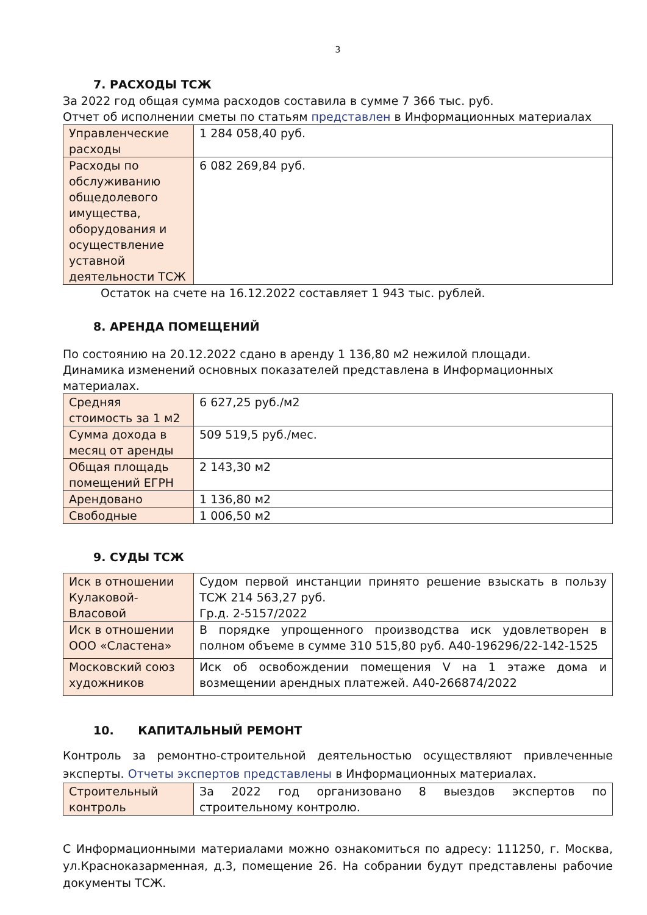3
7. РАСХОДЫ ТСЖ
За 2022 год общая сумма расходов составила в сумме 7 366 тыс. руб.
Отчет об исполнении сметы по статьям представлен в Информационных материалах
| Управленческие расходы | 1 284 058,40 руб. |
| Расходы по обслуживанию общедолевого имущества, оборудования и осуществление уставной деятельности ТСЖ | 6 082 269,84 руб. |
Остаток на счете на 16.12.2022 составляет 1 943 тыс. рублей.
8. АРЕНДА ПОМЕЩЕНИЙ
По состоянию на 20.12.2022 сдано в аренду 1 136,80 м2 нежилой площади.
Динамика изменений основных показателей представлена в Информационных материалах.
| Средняя стоимость за 1 м2 | 6 627,25 руб./м2 |
| Сумма дохода в месяц от аренды | 509 519,5 руб./мес. |
| Общая площадь помещений ЕГРН | 2 143,30 м2 |
| Арендовано | 1 136,80 м2 |
| Свободные | 1 006,50 м2 |
9. СУДЫ ТСЖ
| Иск в отношении Кулаковой-Власовой | Судом первой инстанции принято решение взыскать в пользу ТСЖ 214 563,27 руб. Гр.д. 2-5157/2022 |
| Иск в отношении ООО «Сластена» | В порядке упрощенного производства иск удовлетворен в полном объеме в сумме 310 515,80 руб. А40-196296/22-142-1525 |
| Московский союз художников | Иск об освобождении помещения V на 1 этаже дома и возмещении арендных платежей. А40-266874/2022 |
10. КАПИТАЛЬНЫЙ РЕМОНТ
Контроль за ремонтно-строительной деятельностью осуществляют привлеченные эксперты. Отчеты экспертов представлены в Информационных материалах.
| Строительный контроль | За 2022 год организовано 8 выездов экспертов по строительному контролю. |
С Информационными материалами можно ознакомиться по адресу: 111250, г. Москва, ул.Красноказарменная, д.3, помещение 26. На собрании будут представлены рабочие документы ТСЖ.